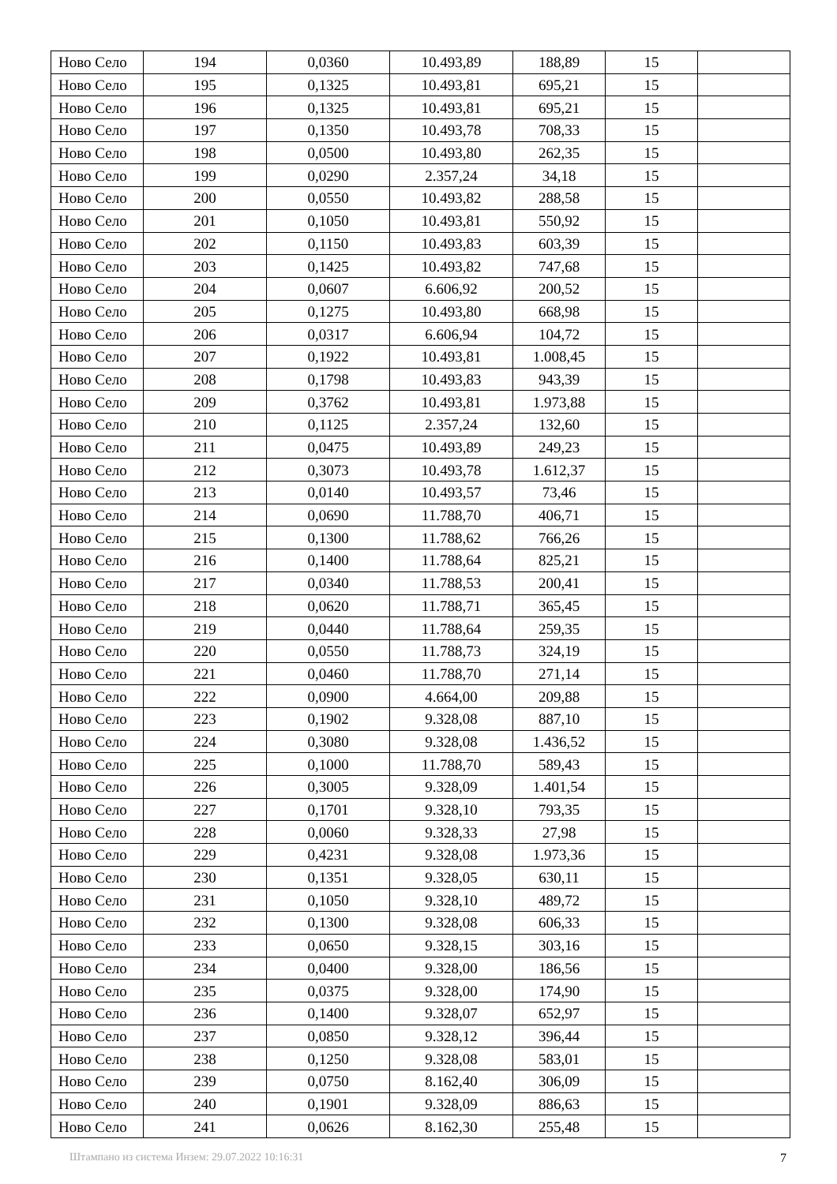| Ново Село | 194 | 0,0360 | 10.493,89 | 188,89 | 15 | |
| Ново Село | 195 | 0,1325 | 10.493,81 | 695,21 | 15 | |
| Ново Село | 196 | 0,1325 | 10.493,81 | 695,21 | 15 | |
| Ново Село | 197 | 0,1350 | 10.493,78 | 708,33 | 15 | |
| Ново Село | 198 | 0,0500 | 10.493,80 | 262,35 | 15 | |
| Ново Село | 199 | 0,0290 | 2.357,24 | 34,18 | 15 | |
| Ново Село | 200 | 0,0550 | 10.493,82 | 288,58 | 15 | |
| Ново Село | 201 | 0,1050 | 10.493,81 | 550,92 | 15 | |
| Ново Село | 202 | 0,1150 | 10.493,83 | 603,39 | 15 | |
| Ново Село | 203 | 0,1425 | 10.493,82 | 747,68 | 15 | |
| Ново Село | 204 | 0,0607 | 6.606,92 | 200,52 | 15 | |
| Ново Село | 205 | 0,1275 | 10.493,80 | 668,98 | 15 | |
| Ново Село | 206 | 0,0317 | 6.606,94 | 104,72 | 15 | |
| Ново Село | 207 | 0,1922 | 10.493,81 | 1.008,45 | 15 | |
| Ново Село | 208 | 0,1798 | 10.493,83 | 943,39 | 15 | |
| Ново Село | 209 | 0,3762 | 10.493,81 | 1.973,88 | 15 | |
| Ново Село | 210 | 0,1125 | 2.357,24 | 132,60 | 15 | |
| Ново Село | 211 | 0,0475 | 10.493,89 | 249,23 | 15 | |
| Ново Село | 212 | 0,3073 | 10.493,78 | 1.612,37 | 15 | |
| Ново Село | 213 | 0,0140 | 10.493,57 | 73,46 | 15 | |
| Ново Село | 214 | 0,0690 | 11.788,70 | 406,71 | 15 | |
| Ново Село | 215 | 0,1300 | 11.788,62 | 766,26 | 15 | |
| Ново Село | 216 | 0,1400 | 11.788,64 | 825,21 | 15 | |
| Ново Село | 217 | 0,0340 | 11.788,53 | 200,41 | 15 | |
| Ново Село | 218 | 0,0620 | 11.788,71 | 365,45 | 15 | |
| Ново Село | 219 | 0,0440 | 11.788,64 | 259,35 | 15 | |
| Ново Село | 220 | 0,0550 | 11.788,73 | 324,19 | 15 | |
| Ново Село | 221 | 0,0460 | 11.788,70 | 271,14 | 15 | |
| Ново Село | 222 | 0,0900 | 4.664,00 | 209,88 | 15 | |
| Ново Село | 223 | 0,1902 | 9.328,08 | 887,10 | 15 | |
| Ново Село | 224 | 0,3080 | 9.328,08 | 1.436,52 | 15 | |
| Ново Село | 225 | 0,1000 | 11.788,70 | 589,43 | 15 | |
| Ново Село | 226 | 0,3005 | 9.328,09 | 1.401,54 | 15 | |
| Ново Село | 227 | 0,1701 | 9.328,10 | 793,35 | 15 | |
| Ново Село | 228 | 0,0060 | 9.328,33 | 27,98 | 15 | |
| Ново Село | 229 | 0,4231 | 9.328,08 | 1.973,36 | 15 | |
| Ново Село | 230 | 0,1351 | 9.328,05 | 630,11 | 15 | |
| Ново Село | 231 | 0,1050 | 9.328,10 | 489,72 | 15 | |
| Ново Село | 232 | 0,1300 | 9.328,08 | 606,33 | 15 | |
| Ново Село | 233 | 0,0650 | 9.328,15 | 303,16 | 15 | |
| Ново Село | 234 | 0,0400 | 9.328,00 | 186,56 | 15 | |
| Ново Село | 235 | 0,0375 | 9.328,00 | 174,90 | 15 | |
| Ново Село | 236 | 0,1400 | 9.328,07 | 652,97 | 15 | |
| Ново Село | 237 | 0,0850 | 9.328,12 | 396,44 | 15 | |
| Ново Село | 238 | 0,1250 | 9.328,08 | 583,01 | 15 | |
| Ново Село | 239 | 0,0750 | 8.162,40 | 306,09 | 15 | |
| Ново Село | 240 | 0,1901 | 9.328,09 | 886,63 | 15 | |
| Ново Село | 241 | 0,0626 | 8.162,30 | 255,48 | 15 | |
Штампано из система Инзем: 29.07.2022 10:16:31 7